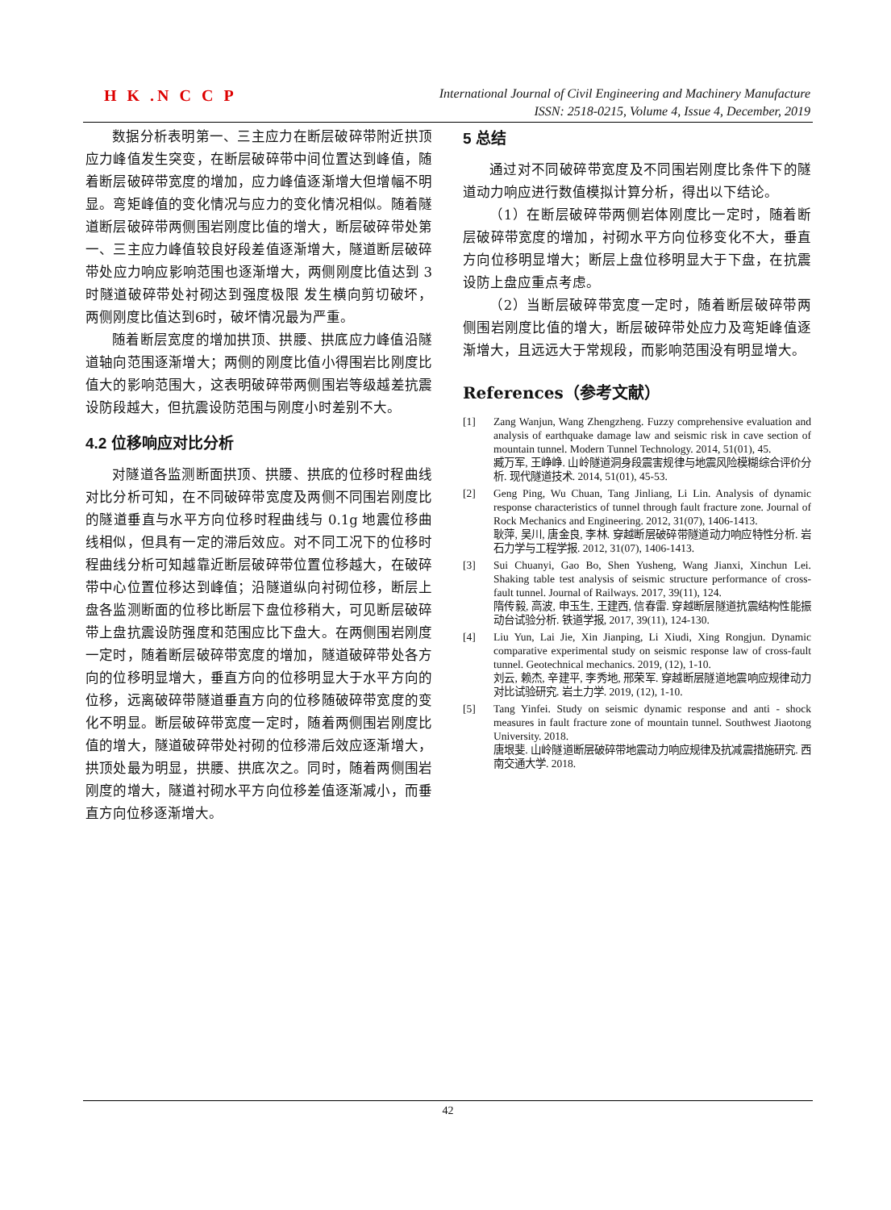H K .N C C P
International Journal of Civil Engineering and Machinery Manufacture
ISSN: 2518-0215, Volume 4, Issue 4, December, 2019
数据分析表明第一、三主应力在断层破碎带附近拱顶应力峰值发生突变，在断层破碎带中间位置达到峰值，随着断层破碎带宽度的增加，应力峰值逐渐增大但增幅不明显。弯矩峰值的变化情况与应力的变化情况相似。随着隧道断层破碎带两侧围岩刚度比值的增大，断层破碎带处第一、三主应力峰值较良好段差值逐渐增大，隧道断层破碎带处应力响应影响范围也逐渐增大，两侧刚度比值达到 3 时隧道破碎带处衬砌达到强度极限 发生横向剪切破坏，两侧刚度比值达到6时，破坏情况最为严重。
随着断层宽度的增加拱顶、拱腰、拱底应力峰值沿隧道轴向范围逐渐增大；两侧的刚度比值小得围岩比刚度比值大的影响范围大，这表明破碎带两侧围岩等级越差抗震设防段越大，但抗震设防范围与刚度小时差别不大。
4.2 位移响应对比分析
对隧道各监测断面拱顶、拱腰、拱底的位移时程曲线对比分析可知，在不同破碎带宽度及两侧不同围岩刚度比的隧道垂直与水平方向位移时程曲线与 0.1g 地震位移曲线相似，但具有一定的滞后效应。对不同工况下的位移时程曲线分析可知越靠近断层破碎带位置位移越大，在破碎带中心位置位移达到峰值；沿隧道纵向衬砌位移，断层上盘各监测断面的位移比断层下盘位移稍大，可见断层破碎带上盘抗震设防强度和范围应比下盘大。在两侧围岩刚度一定时，随着断层破碎带宽度的增加，隧道破碎带处各方向的位移明显增大，垂直方向的位移明显大于水平方向的位移，远离破碎带隧道垂直方向的位移随破碎带宽度的变化不明显。断层破碎带宽度一定时，随着两侧围岩刚度比值的增大，隧道破碎带处衬砌的位移滞后效应逐渐增大，拱顶处最为明显，拱腰、拱底次之。同时，随着两侧围岩刚度的增大，隧道衬砌水平方向位移差值逐渐减小，而垂直方向位移逐渐增大。
5 总结
通过对不同破碎带宽度及不同围岩刚度比条件下的隧道动力响应进行数值模拟计算分析，得出以下结论。
（1）在断层破碎带两侧岩体刚度比一定时，随着断层破碎带宽度的增加，衬砌水平方向位移变化不大，垂直方向位移明显增大；断层上盘位移明显大于下盘，在抗震设防上盘应重点考虑。
（2）当断层破碎带宽度一定时，随着断层破碎带两侧围岩刚度比值的增大，断层破碎带处应力及弯矩峰值逐渐增大，且远远大于常规段，而影响范围没有明显增大。
References（参考文献）
[1] Zang Wanjun, Wang Zhengzheng. Fuzzy comprehensive evaluation and analysis of earthquake damage law and seismic risk in cave section of mountain tunnel. Modern Tunnel Technology. 2014, 51(01), 45.
臧万军, 王峥峥. 山岭隧道洞身段震害规律与地震风险模糊综合评价分析. 现代隧道技术. 2014, 51(01), 45-53.
[2] Geng Ping, Wu Chuan, Tang Jinliang, Li Lin. Analysis of dynamic response characteristics of tunnel through fault fracture zone. Journal of Rock Mechanics and Engineering. 2012, 31(07), 1406-1413.
耿萍, 吴川, 唐金良, 李林. 穿越断层破碎带隧道动力响应特性分析. 岩石力学与工程学报. 2012, 31(07), 1406-1413.
[3] Sui Chuanyi, Gao Bo, Shen Yusheng, Wang Jianxi, Xinchun Lei. Shaking table test analysis of seismic structure performance of cross-fault tunnel. Journal of Railways. 2017, 39(11), 124.
隋传毅, 高波, 申玉生, 王建西, 信春雷. 穿越断层隧道抗震结构性能振动台试验分析. 铁道学报, 2017, 39(11), 124-130.
[4] Liu Yun, Lai Jie, Xin Jianping, Li Xiudi, Xing Rongjun. Dynamic comparative experimental study on seismic response law of cross-fault tunnel. Geotechnical mechanics. 2019, (12), 1-10.
刘云, 赖杰, 辛建平, 李秀地, 邢荣军. 穿越断层隧道地震响应规律动力对比试验研究. 岩土力学. 2019, (12), 1-10.
[5] Tang Yinfei. Study on seismic dynamic response and anti - shock measures in fault fracture zone of mountain tunnel. Southwest Jiaotong University. 2018.
唐垠斐. 山岭隧道断层破碎带地震动力响应规律及抗减震措施研究. 西南交通大学. 2018.
42